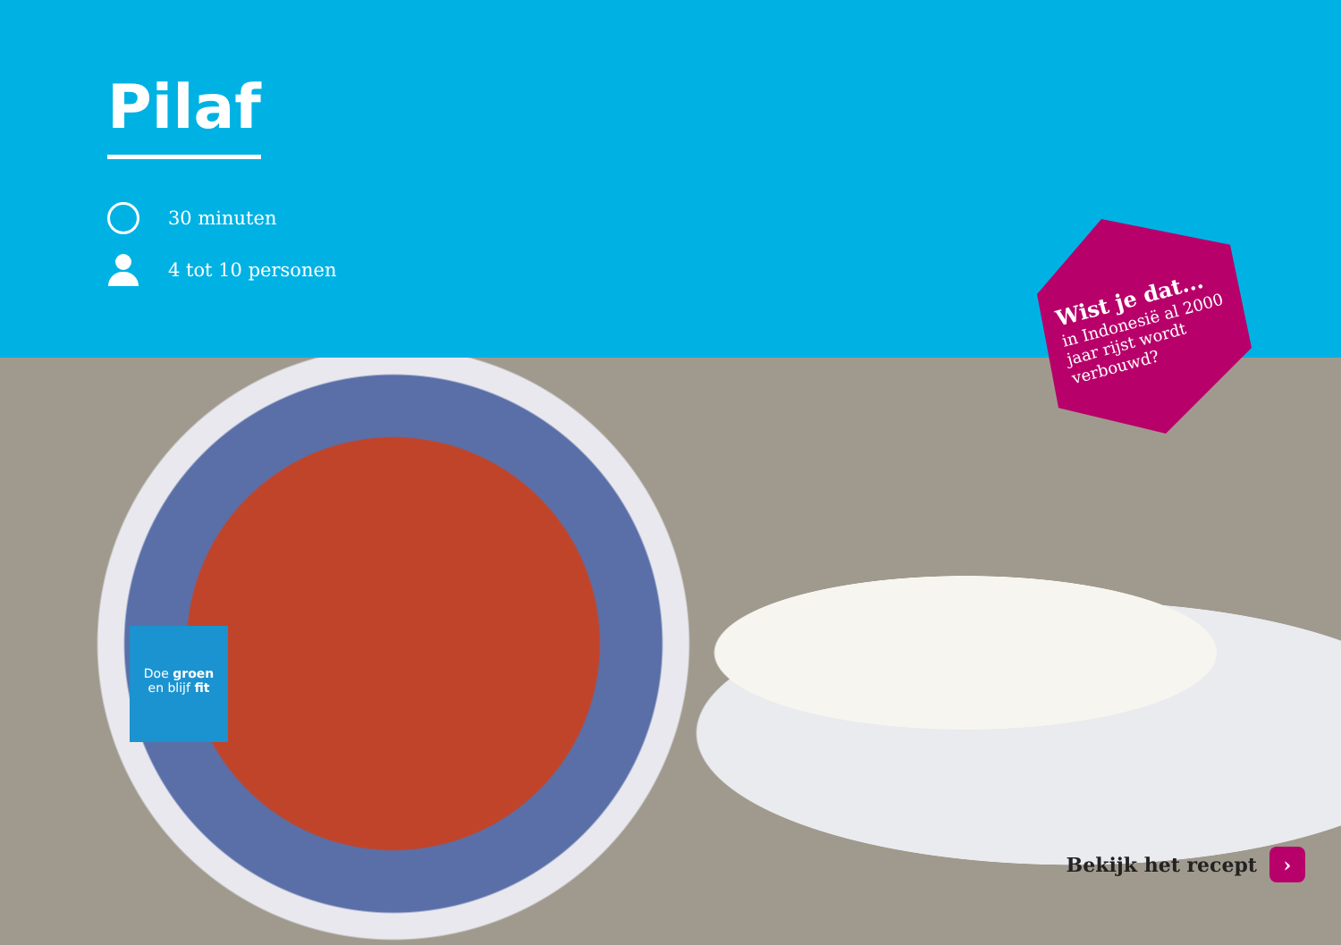Pilaf
30 minuten
4 tot 10 personen
Wist je dat...
in Indonesië al 2000
jaar rijst wordt
verbouwd?
Doe groen
en blijf fit
Bekijk het recept ›